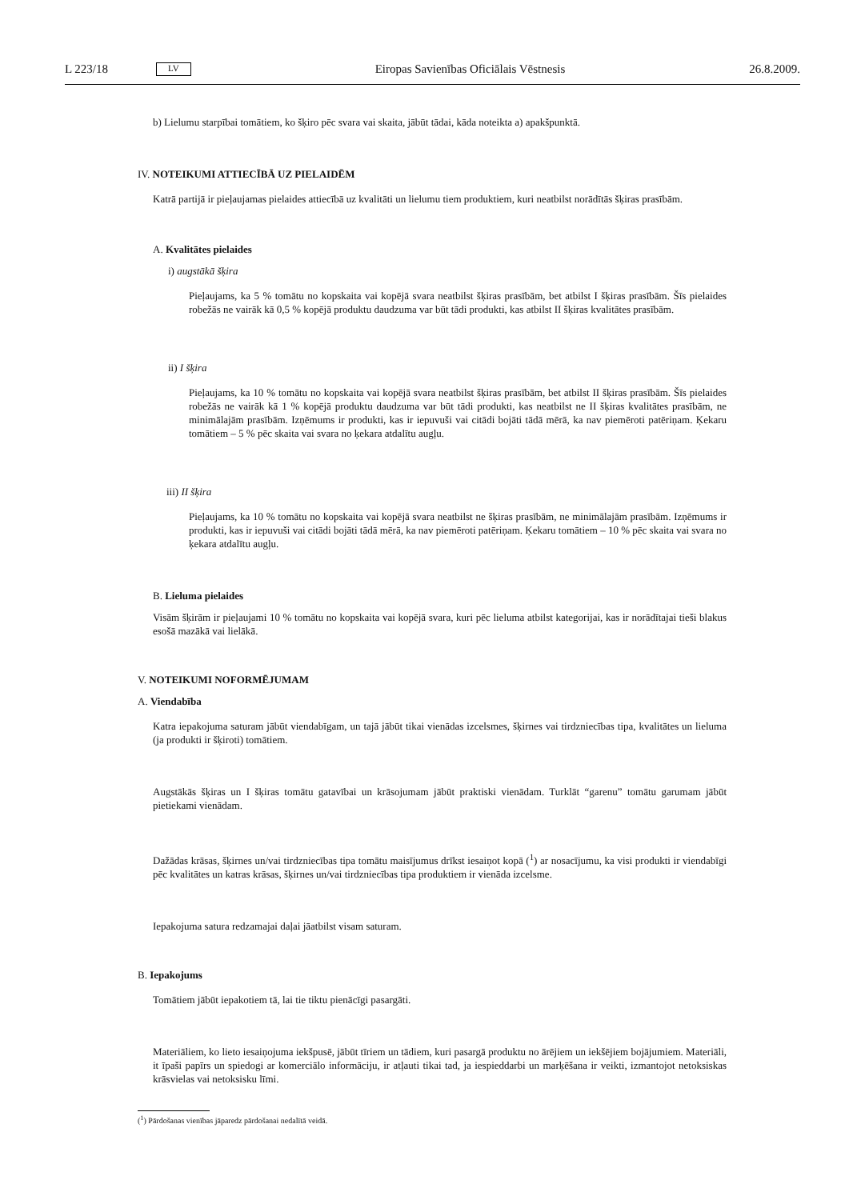L 223/18 LV Eiropas Savienības Oficiālais Vēstnesis 26.8.2009.
b) Lielumu starpībai tomātiem, ko šķiro pēc svara vai skaita, jābūt tādai, kāda noteikta a) apakšpunktā.
IV. NOTEIKUMI ATTIECĪBĀ UZ PIELAIDĒM
Katrā partijā ir pieļaujamas pielaides attiecībā uz kvalitāti un lielumu tiem produktiem, kuri neatbilst norādītās šķiras prasībām.
A. Kvalitātes pielaides
i) augstākā šķira
Pieļaujams, ka 5 % tomātu no kopskaita vai kopējā svara neatbilst šķiras prasībām, bet atbilst I šķiras prasībām. Šīs pielaides robežās ne vairāk kā 0,5 % kopējā produktu daudzuma var būt tādi produkti, kas atbilst II šķiras kvalitātes prasībām.
ii) I šķira
Pieļaujams, ka 10 % tomātu no kopskaita vai kopējā svara neatbilst šķiras prasībām, bet atbilst II šķiras prasībām. Šīs pielaides robežās ne vairāk kā 1 % kopējā produktu daudzuma var būt tādi produkti, kas neatbilst ne II šķiras kvalitātes prasībām, ne minimālajām prasībām. Izņēmums ir produkti, kas ir iepuvuši vai citādi bojāti tādā mērā, ka nav piemēroti patēriņam. Ķekaru tomātiem – 5 % pēc skaita vai svara no ķekara atdalītu augļu.
iii) II šķira
Pieļaujams, ka 10 % tomātu no kopskaita vai kopējā svara neatbilst ne šķiras prasībām, ne minimālajām prasībām. Izņēmums ir produkti, kas ir iepuvuši vai citādi bojāti tādā mērā, ka nav piemēroti patēriņam. Ķekaru tomātiem – 10 % pēc skaita vai svara no ķekara atdalītu augļu.
B. Lieluma pielaides
Visām šķirām ir pieļaujami 10 % tomātu no kopskaita vai kopējā svara, kuri pēc lieluma atbilst kategorijai, kas ir norādītajai tieši blakus esošā mazākā vai lielākā.
V. NOTEIKUMI NOFORMĒJUMAM
A. Viendabība
Katra iepakojuma saturam jābūt viendabīgam, un tajā jābūt tikai vienādas izcelsmes, šķirnes vai tirdzniecības tipa, kvalitātes un lieluma (ja produkti ir šķiroti) tomātiem.
Augstākās šķiras un I šķiras tomātu gatavībai un krāsojumam jābūt praktiski vienādam. Turklāt “garenu” tomātu garumam jābūt pietiekami vienādam.
Dažādas krāsas, šķirnes un/vai tirdzniecības tipa tomātu maisījumus drīkst iesaiņot kopā (<sup>1</sup>) ar nosacījumu, ka visi produkti ir viendabīgi pēc kvalitātes un katras krāsas, šķirnes un/vai tirdzniecības tipa produktiem ir vienāda izcelsme.
Iepakojuma satura redzamajai daļai jāatbilst visam saturam.
B. Iepakojums
Tomātiem jābūt iepakotiem tā, lai tie tiktu pienācīgi pasargāti.
Materiāliem, ko lieto iesaiņojuma iekšpusē, jābūt tīriem un tādiem, kuri pasargā produktu no ārējiem un iekšējiem bojājumiem. Materiāli, it īpaši papīrs un spiedogi ar komerciālo informāciju, ir atļauti tikai tad, ja iespieddarbi un marķēšana ir veikti, izmantojot netoksiskas krāsvielas vai netoksisku līmi.
(<sup>1</sup>) Pārdošanas vienības jāparedz pārdošanai nedalītā veidā.